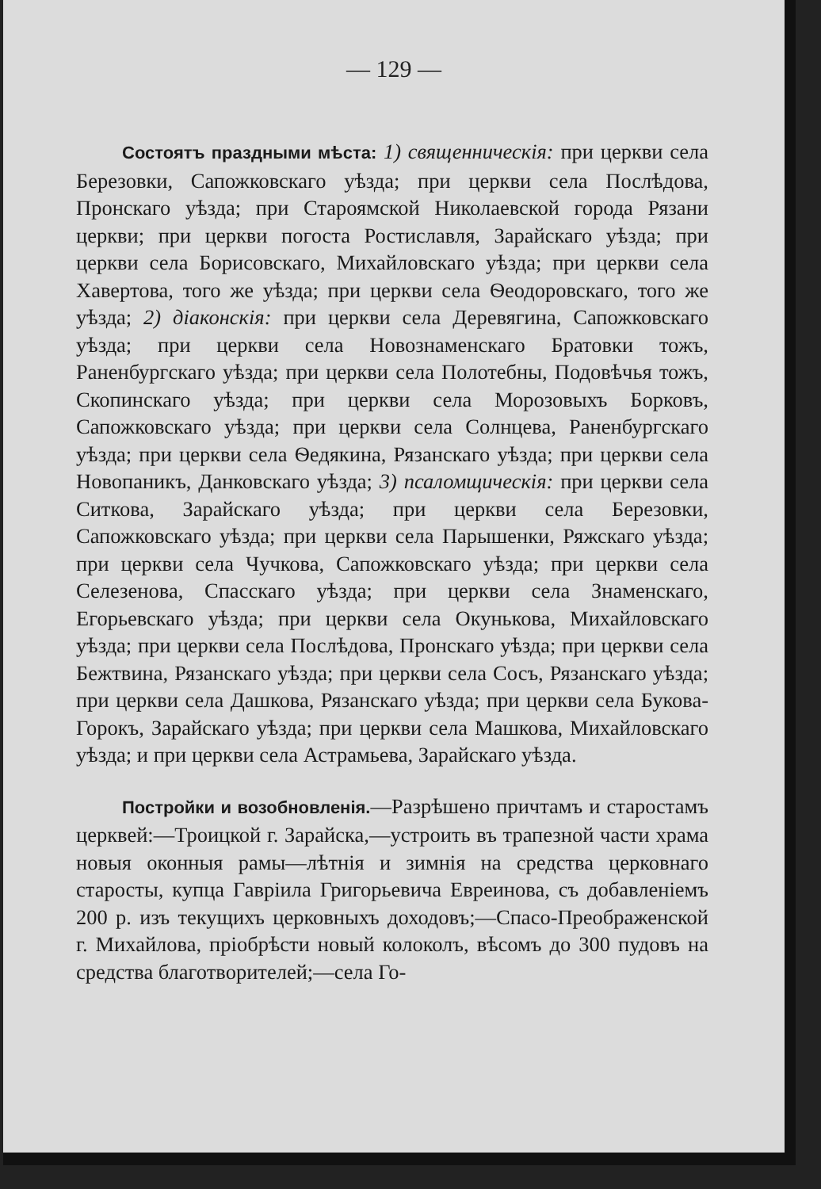— 129 —
Состоятъ праздными мѣста: 1) священническія: при церкви села Березовки, Сапожковскаго уѣзда; при церкви села Послѣдова, Пронскаго уѣзда; при Староямской Николаевской города Рязани церкви; при церкви погоста Ростиславля, Зарайскаго уѣзда; при церкви села Борисовскаго, Михайловскаго уѣзда; при церкви села Хавертова, того же уѣзда; при церкви села Ѳеодоровскаго, того же уѣзда; 2) діаконскія: при церкви села Деревягина, Сапожковскаго уѣзда; при церкви села Новознаменскаго Братовки тожъ, Раненбургскаго уѣзда; при церкви села Полотебны, Подовѣчья тожъ, Скопинскаго уѣзда; при церкви села Морозовыхъ Борковъ, Сапожковскаго уѣзда; при церкви села Солнцева, Раненбургскаго уѣзда; при церкви села Ѳедякина, Рязанскаго уѣзда; при церкви села Новопаникъ, Данковскаго уѣзда; 3) псаломщическія: при церкви села Ситкова, Зарайскаго уѣзда; при церкви села Березовки, Сапожковскаго уѣзда; при церкви села Парышенки, Ряжскаго уѣзда; при церкви села Чучкова, Сапожковскаго уѣзда; при церкви села Селезенова, Спасскаго уѣзда; при церкви села Знаменскаго, Егорьевскаго уѣзда; при церкви села Окунькова, Михайловскаго уѣзда; при церкви села Послѣдова, Пронскаго уѣзда; при церкви села Бежтвина, Рязанскаго уѣзда; при церкви села Сосъ, Рязанскаго уѣзда; при церкви села Дашкова, Рязанскаго уѣзда; при церкви села Букова-Горокъ, Зарайскаго уѣзда; при церкви села Машкова, Михайловскаго уѣзда; и при церкви села Астрамьева, Зарайскаго уѣзда.
Постройки и возобновленія.—Разрѣшено причтамъ и старостамъ церквей:—Троицкой г. Зарайска,—устроить въ трапезной части храма новыя оконныя рамы—лѣтнія и зимнія на средства церковнаго старосты, купца Гавріила Григорьевича Евреинова, съ добавленіемъ 200 р. изъ текущихъ церковныхъ доходовъ;—Спасо-Преображенской г. Михайлова, пріобрѣсти новый колоколъ, вѣсомъ до 300 пудовъ на средства благотворителей;—села Го-